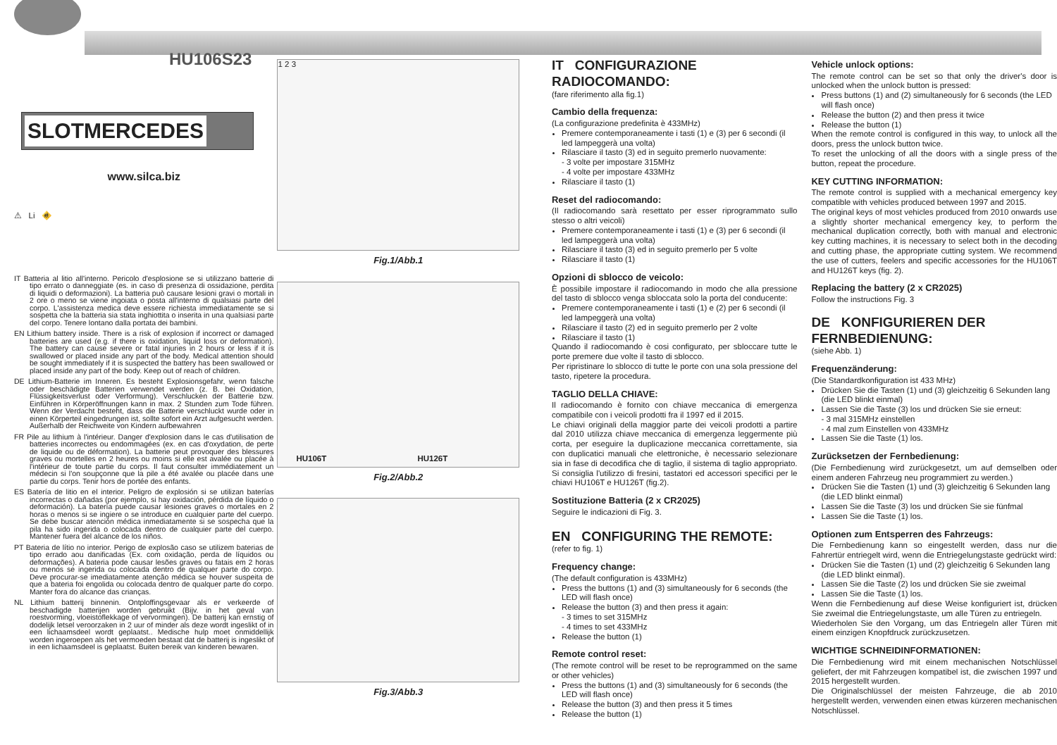HU106S23
SLOTMERCEDES
www.silca.biz
⚠ Li 🚸
IT Batteria al litio all'interno. Pericolo d'esplosione se si utilizzano batterie di tipo errato o danneggiate (es. in caso di presenza di ossidazione, perdita di liquidi o deformazioni). La batteria può causare lesioni gravi o mortali in 2 ore o meno se viene ingoiata o posta all'interno di qualsiasi parte del corpo. L'assistenza medica deve essere richiesta immediatamente se si sospetta che la batteria sia stata inghiottita o inserita in una qualsiasi parte del corpo. Tenere lontano dalla portata dei bambini.
EN Lithium battery inside. There is a risk of explosion if incorrect or damaged batteries are used (e.g. if there is oxidation, liquid loss or deformation). The battery can cause severe or fatal injuries in 2 hours or less if it is swallowed or placed inside any part of the body. Medical attention should be sought immediately if it is suspected the battery has been swallowed or placed inside any part of the body. Keep out of reach of children.
DE Lithium-Batterie im Inneren. Es besteht Explosionsgefahr, wenn falsche oder beschädigte Batterien verwendet werden (z. B. bei Oxidation, Flüssigkeitsverlust oder Verformung). Verschlucken der Batterie bzw. Einführen in Körperöffnungen kann in max. 2 Stunden zum Tode führen. Wenn der Verdacht besteht, dass die Batterie verschluckt wurde oder in einen Körperteil eingedrungen ist, sollte sofort ein Arzt aufgesucht werden. Außerhalb der Reichweite von Kindern aufbewahren
FR Pile au lithium à l'intérieur. Danger d'explosion dans le cas d'utilisation de batteries incorrectes ou endommagées (ex. en cas d'oxydation, de perte de liquide ou de déformation). La batterie peut provoquer des blessures graves ou mortelles en 2 heures ou moins si elle est avalée ou placée à l'intérieur de toute partie du corps. Il faut consulter immédiatement un médecin si l'on soupçonne que la pile a été avalée ou placée dans une partie du corps. Tenir hors de portée des enfants.
ES Batería de litio en el interior. Peligro de explosión si se utilizan baterías incorrectas o dañadas (por ejemplo, si hay oxidación, pérdida de líquido o deformación). La batería puede causar lesiones graves o mortales en 2 horas o menos si se ingiere o se introduce en cualquier parte del cuerpo. Se debe buscar atención médica inmediatamente si se sospecha que la pila ha sido ingerida o colocada dentro de cualquier parte del cuerpo. Mantener fuera del alcance de los niños.
PT Bateria de lítio no interior. Perigo de explosão caso se utilizem baterias de tipo errado aou danificadas (Ex. com oxidação, perda de líquidos ou deformações). A bateria pode causar lesões graves ou fatais em 2 horas ou menos se ingerida ou colocada dentro de qualquer parte do corpo. Deve procurar-se imediatamente atenção médica se houver suspeita de que a bateria foi engolida ou colocada dentro de qualquer parte do corpo. Manter fora do alcance das crianças.
NL Lithium batterij binnenin. Ontploffingsgevaar als er verkeerde of beschadigde batterijen worden gebruikt (Bijv. in het geval van roestvorming, vloeistoflekkage of vervormingen). De batterij kan ernstig of dodelijk letsel veroorzaken in 2 uur of minder als deze wordt ingeslikt of in een lichaamsdeel wordt geplaatst.. Medische hulp moet onmiddellijk worden ingeroepen als het vermoeden bestaat dat de batterij is ingeslikt of in een lichaamsdeel is geplaatst. Buiten bereik van kinderen bewaren.
1 2 3
Fig.1/Abb.1
HU106T HU126T
Fig.2/Abb.2
Fig.3/Abb.3
IT CONFIGURAZIONE RADIOCOMANDO:
(fare riferimento alla fig.1)
Cambio della frequenza:
(La configurazione predefinita è 433MHz)
Premere contemporaneamente i tasti (1) e (3) per 6 secondi (il led lampeggerà una volta)
Rilasciare il tasto (3) ed in seguito premerlo nuovamente:
- 3 volte per impostare 315MHz
- 4 volte per impostare 433MHz
Rilasciare il tasto (1)
Reset del radiocomando:
(Il radiocomando sarà resettato per esser riprogrammato sullo stesso o altri veicoli)
Premere contemporaneamente i tasti (1) e (3) per 6 secondi (il led lampeggerà una volta)
Rilasciare il tasto (3) ed in seguito premerlo per 5 volte
Rilasciare il tasto (1)
Opzioni di sblocco de veicolo:
È possibile impostare il radiocomando in modo che alla pressione del tasto di sblocco venga sbloccata solo la porta del conducente:
Premere contemporaneamente i tasti (1) e (2) per 6 secondi (il led lampeggerà una volta)
Rilasciare il tasto (2) ed in seguito premerlo per 2 volte
Rilasciare il tasto (1)
Quando il radiocomando è cosi configurato, per sbloccare tutte le porte premere due volte il tasto di sblocco.
Per ripristinare lo sblocco di tutte le porte con una sola pressione del tasto, ripetere la procedura.
TAGLIO DELLA CHIAVE:
Il radiocomando è fornito con chiave meccanica di emergenza compatibile con i veicoli prodotti fra il 1997 ed il 2015.
Le chiavi originali della maggior parte dei veicoli prodotti a partire dal 2010 utilizza chiave meccanica di emergenza leggermente più corta, per eseguire la duplicazione meccanica correttamente, sia con duplicatici manuali che elettroniche, è necessario selezionare sia in fase di decodifica che di taglio, il sistema di taglio appropriato. Si consiglia l'utilizzo di fresini, tastatori ed accessori specifici per le chiavi HU106T e HU126T (fig.2).
Sostituzione Batteria (2 x CR2025)
Seguire le indicazioni di Fig. 3.
EN CONFIGURING THE REMOTE:
(refer to fig. 1)
Frequency change:
(The default configuration is 433MHz)
Press the buttons (1) and (3) simultaneously for 6 seconds (the LED will flash once)
Release the button (3) and then press it again:
- 3 times to set 315MHz
- 4 times to set 433MHz
Release the button (1)
Remote control reset:
(The remote control will be reset to be reprogrammed on the same or other vehicles)
Press the buttons (1) and (3) simultaneously for 6 seconds (the LED will flash once)
Release the button (3) and then press it 5 times
Release the button (1)
Vehicle unlock options:
The remote control can be set so that only the driver's door is unlocked when the unlock button is pressed:
Press buttons (1) and (2) simultaneously for 6 seconds (the LED will flash once)
Release the button (2) and then press it twice
Release the button (1)
When the remote control is configured in this way, to unlock all the doors, press the unlock button twice.
To reset the unlocking of all the doors with a single press of the button, repeat the procedure.
KEY CUTTING INFORMATION:
The remote control is supplied with a mechanical emergency key compatible with vehicles produced between 1997 and 2015.
The original keys of most vehicles produced from 2010 onwards use a slightly shorter mechanical emergency key, to perform the mechanical duplication correctly, both with manual and electronic key cutting machines, it is necessary to select both in the decoding and cutting phase, the appropriate cutting system. We recommend the use of cutters, feelers and specific accessories for the HU106T and HU126T keys (fig. 2).
Replacing the battery (2 x CR2025)
Follow the instructions Fig. 3
DE KONFIGURIEREN DER FERNBEDIENUNG:
(siehe Abb. 1)
Frequenzänderung:
(Die Standardkonfiguration ist 433 MHz)
Drücken Sie die Tasten (1) und (3) gleichzeitig 6 Sekunden lang (die LED blinkt einmal)
Lassen Sie die Taste (3) los und drücken Sie sie erneut:
- 3 mal 315MHz einstellen
- 4 mal zum Einstellen von 433MHz
Lassen Sie die Taste (1) los.
Zurücksetzen der Fernbedienung:
(Die Fernbedienung wird zurückgesetzt, um auf demselben oder einem anderen Fahrzeug neu programmiert zu werden.)
Drücken Sie die Tasten (1) und (3) gleichzeitig 6 Sekunden lang (die LED blinkt einmal)
Lassen Sie die Taste (3) los und drücken Sie sie fünfmal
Lassen Sie die Taste (1) los.
Optionen zum Entsperren des Fahrzeugs:
Die Fernbedienung kann so eingestellt werden, dass nur die Fahrertür entriegelt wird, wenn die Entriegelungstaste gedrückt wird:
Drücken Sie die Tasten (1) und (2) gleichzeitig 6 Sekunden lang (die LED blinkt einmal).
Lassen Sie die Taste (2) los und drücken Sie sie zweimal
Lassen Sie die Taste (1) los.
Wenn die Fernbedienung auf diese Weise konfiguriert ist, drücken Sie zweimal die Entriegelungstaste, um alle Türen zu entriegeln.
Wiederholen Sie den Vorgang, um das Entriegeln aller Türen mit einem einzigen Knopfdruck zurückzusetzen.
WICHTIGE SCHNEIDINFORMATIONEN:
Die Fernbedienung wird mit einem mechanischen Notschlüssel geliefert, der mit Fahrzeugen kompatibel ist, die zwischen 1997 und 2015 hergestellt wurden.
Die Originalschlüssel der meisten Fahrzeuge, die ab 2010 hergestellt werden, verwenden einen etwas kürzeren mechanischen Notschlüssel.